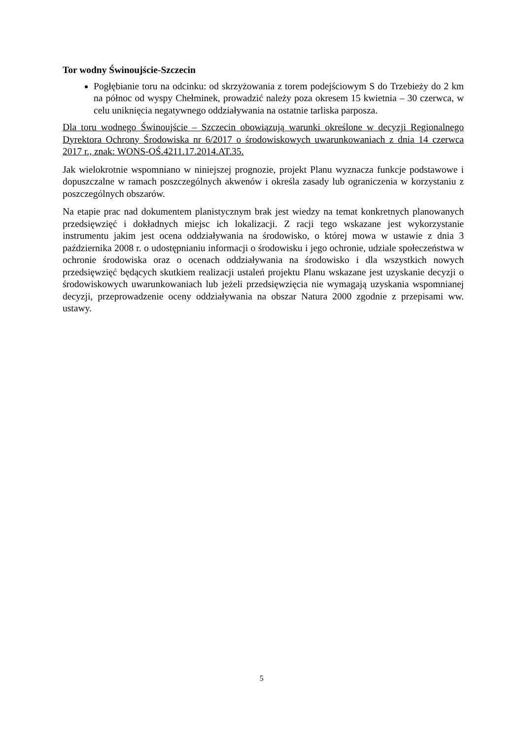Tor wodny Świnoujście-Szczecin
Pogłębianie toru na odcinku: od skrzyżowania z torem podejściowym S do Trzebieży do 2 km na północ od wyspy Chełminek, prowadzić należy poza okresem 15 kwietnia – 30 czerwca, w celu uniknięcia negatywnego oddziaływania na ostatnie tarliska parposza.
Dla toru wodnego Świnoujście – Szczecin obowiązują warunki określone w decyzji Regionalnego Dyrektora Ochrony Środowiska nr 6/2017 o środowiskowych uwarunkowaniach z dnia 14 czerwca 2017 r., znak: WONS-OŚ.4211.17.2014.AT.35.
Jak wielokrotnie wspomniano w niniejszej prognozie, projekt Planu wyznacza funkcje podstawowe i dopuszczalne w ramach poszczególnych akwenów i określa zasady lub ograniczenia w korzystaniu z poszczególnych obszarów.
Na etapie prac nad dokumentem planistycznym brak jest wiedzy na temat konkretnych planowanych przedsięwzięć i dokładnych miejsc ich lokalizacji. Z racji tego wskazane jest wykorzystanie instrumentu jakim jest ocena oddziaływania na środowisko, o której mowa w ustawie z dnia 3 października 2008 r. o udostępnianiu informacji o środowisku i jego ochronie, udziale społeczeństwa w ochronie środowiska oraz o ocenach oddziaływania na środowisko i dla wszystkich nowych przedsięwzięć będących skutkiem realizacji ustaleń projektu Planu wskazane jest uzyskanie decyzji o środowiskowych uwarunkowaniach lub jeżeli przedsięwzięcia nie wymagają uzyskania wspomnianej decyzji, przeprowadzenie oceny oddziaływania na obszar Natura 2000 zgodnie z przepisami ww. ustawy.
5